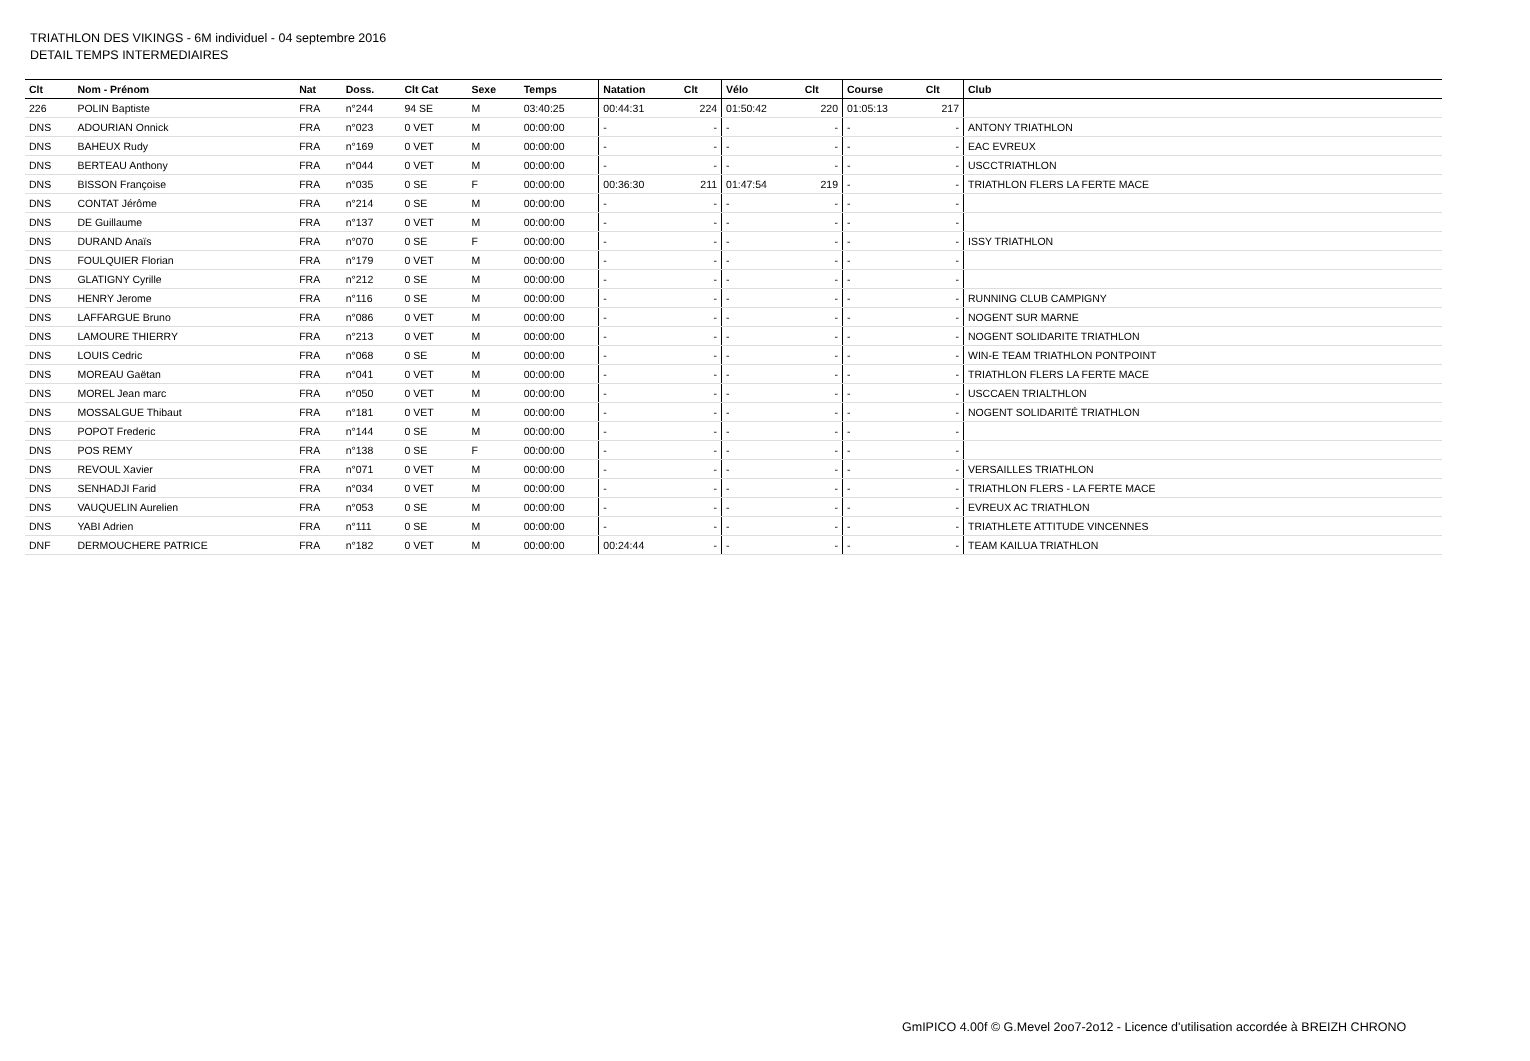TRIATHLON DES VIKINGS - 6M individuel - 04 septembre 2016
DETAIL TEMPS INTERMEDIAIRES
| Clt | Nom - Prénom | Nat | Doss. | Clt Cat | Sexe | Temps | Natation | Clt | Vélo | Clt | Course | Clt | Club |
| --- | --- | --- | --- | --- | --- | --- | --- | --- | --- | --- | --- | --- | --- |
| 226 | POLIN Baptiste | FRA | n°244 | 94 SE | M | 03:40:25 | 00:44:31 | 224 | 01:50:42 | 220 | 01:05:13 | 217 | |
| DNS | ADOURIAN Onnick | FRA | n°023 | 0 VET | M | 00:00:00 | - | - | - | - | - | - | ANTONY TRIATHLON |
| DNS | BAHEUX Rudy | FRA | n°169 | 0 VET | M | 00:00:00 | - | - | - | - | - | - | EAC EVREUX |
| DNS | BERTEAU Anthony | FRA | n°044 | 0 VET | M | 00:00:00 | - | - | - | - | - | - | USCCTRIATHLON |
| DNS | BISSON Françoise | FRA | n°035 | 0 SE | F | 00:00:00 | 00:36:30 | 211 | 01:47:54 | 219 | - | - | TRIATHLON FLERS LA FERTE MACE |
| DNS | CONTAT Jérôme | FRA | n°214 | 0 SE | M | 00:00:00 | - | - | - | - | - | - | |
| DNS | DE Guillaume | FRA | n°137 | 0 VET | M | 00:00:00 | - | - | - | - | - | - | |
| DNS | DURAND Anaïs | FRA | n°070 | 0 SE | F | 00:00:00 | - | - | - | - | - | - | ISSY TRIATHLON |
| DNS | FOULQUIER Florian | FRA | n°179 | 0 VET | M | 00:00:00 | - | - | - | - | - | - | |
| DNS | GLATIGNY Cyrille | FRA | n°212 | 0 SE | M | 00:00:00 | - | - | - | - | - | - | |
| DNS | HENRY Jerome | FRA | n°116 | 0 SE | M | 00:00:00 | - | - | - | - | - | - | RUNNING CLUB CAMPIGNY |
| DNS | LAFFARGUE Bruno | FRA | n°086 | 0 VET | M | 00:00:00 | - | - | - | - | - | - | NOGENT SUR MARNE |
| DNS | LAMOURE THIERRY | FRA | n°213 | 0 VET | M | 00:00:00 | - | - | - | - | - | - | NOGENT SOLIDARITE TRIATHLON |
| DNS | LOUIS Cedric | FRA | n°068 | 0 SE | M | 00:00:00 | - | - | - | - | - | - | WIN-E TEAM TRIATHLON PONTPOINT |
| DNS | MOREAU Gaëtan | FRA | n°041 | 0 VET | M | 00:00:00 | - | - | - | - | - | - | TRIATHLON FLERS LA FERTE MACE |
| DNS | MOREL Jean marc | FRA | n°050 | 0 VET | M | 00:00:00 | - | - | - | - | - | - | USCCAEN TRIALTHLON |
| DNS | MOSSALGUE Thibaut | FRA | n°181 | 0 VET | M | 00:00:00 | - | - | - | - | - | - | NOGENT SOLIDARITÉ TRIATHLON |
| DNS | POPOT Frederic | FRA | n°144 | 0 SE | M | 00:00:00 | - | - | - | - | - | - | |
| DNS | POS REMY | FRA | n°138 | 0 SE | F | 00:00:00 | - | - | - | - | - | - | |
| DNS | REVOUL Xavier | FRA | n°071 | 0 VET | M | 00:00:00 | - | - | - | - | - | - | VERSAILLES TRIATHLON |
| DNS | SENHADJI Farid | FRA | n°034 | 0 VET | M | 00:00:00 | - | - | - | - | - | - | TRIATHLON FLERS - LA FERTE MACE |
| DNS | VAUQUELIN Aurelien | FRA | n°053 | 0 SE | M | 00:00:00 | - | - | - | - | - | - | EVREUX AC TRIATHLON |
| DNS | YABI Adrien | FRA | n°111 | 0 SE | M | 00:00:00 | - | - | - | - | - | - | TRIATHLETE ATTITUDE VINCENNES |
| DNF | DERMOUCHERE PATRICE | FRA | n°182 | 0 VET | M | 00:00:00 | 00:24:44 | - | - | - | - | - | TEAM KAILUA TRIATHLON |
GmIPICO 4.00f © G.Mevel 2oo7-2o12 - Licence d'utilisation accordée à BREIZH CHRONO